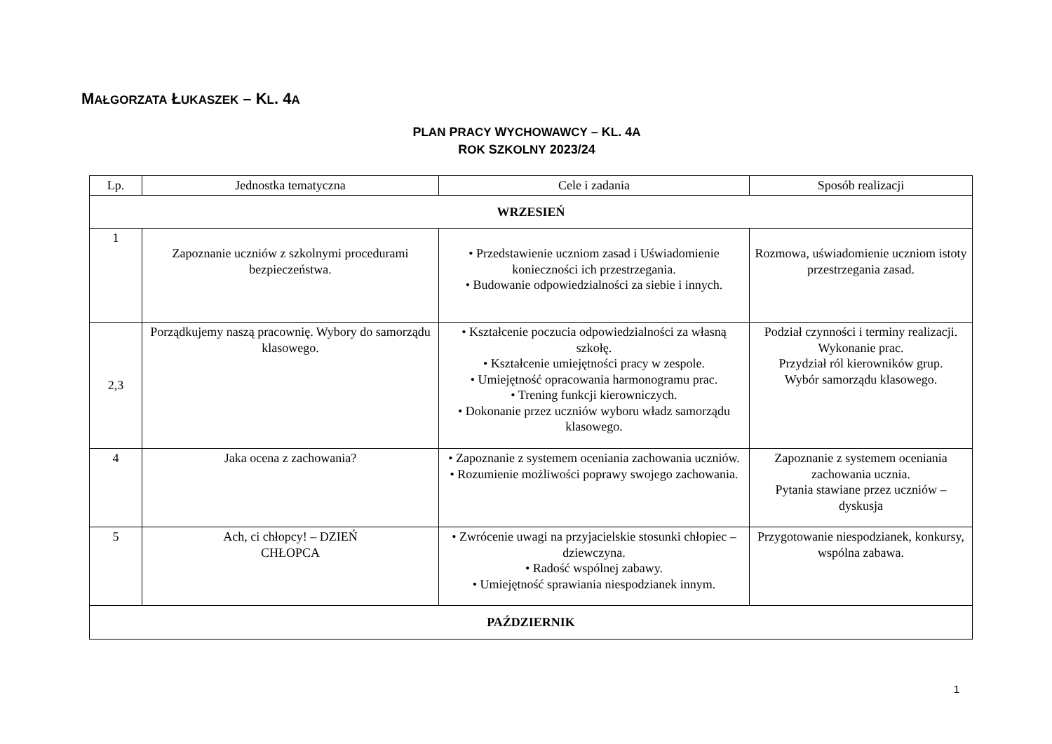MAŁGORZATA ŁUKASZEK – KL. 4A
PLAN PRACY WYCHOWAWCY – KL. 4A
ROK SZKOLNY 2023/24
| Lp. | Jednostka tematyczna | Cele i zadania | Sposób realizacji |
| --- | --- | --- | --- |
| WRZESIEŃ | | | |
| 1 | Zapoznanie uczniów z szkolnymi procedurami bezpieczeństwa. | • Przedstawienie uczniom zasad i Uświadomienie konieczności ich przestrzegania. • Budowanie odpowiedzialności za siebie i innych. | Rozmowa, uświadomienie uczniom istoty przestrzegania zasad. |
| 2,3 | Porządkujemy naszą pracownię. Wybory do samorządu klasowego. | • Kształcenie poczucia odpowiedzialności za własną szkołę. • Kształcenie umiejętności pracy w zespole. • Umiejętność opracowania harmonogramu prac. • Trening funkcji kierowniczych. • Dokonanie przez uczniów wyboru władz samorządu klasowego. | Podział czynności i terminy realizacji. Wykonanie prac. Przydział ról kierowników grup. Wybór samorządu klasowego. |
| 4 | Jaka ocena z zachowania? | • Zapoznanie z systemem oceniania zachowania uczniów. • Rozumienie możliwości poprawy swojego zachowania. | Zapoznanie z systemem oceniania zachowania ucznia. Pytania stawiane przez uczniów – dyskusja |
| 5 | Ach, ci chłopcy! – DZIEŃ CHŁOPCA | • Zwrócenie uwagi na przyjacielskie stosunki chłopiec – dziewczyna. • Radość wspólnej zabawy. • Umiejętność sprawiania niespodzianek innym. | Przygotowanie niespodzianek, konkursy, wspólna zabawa. |
| PAŹDZIERNIK | | | |
1